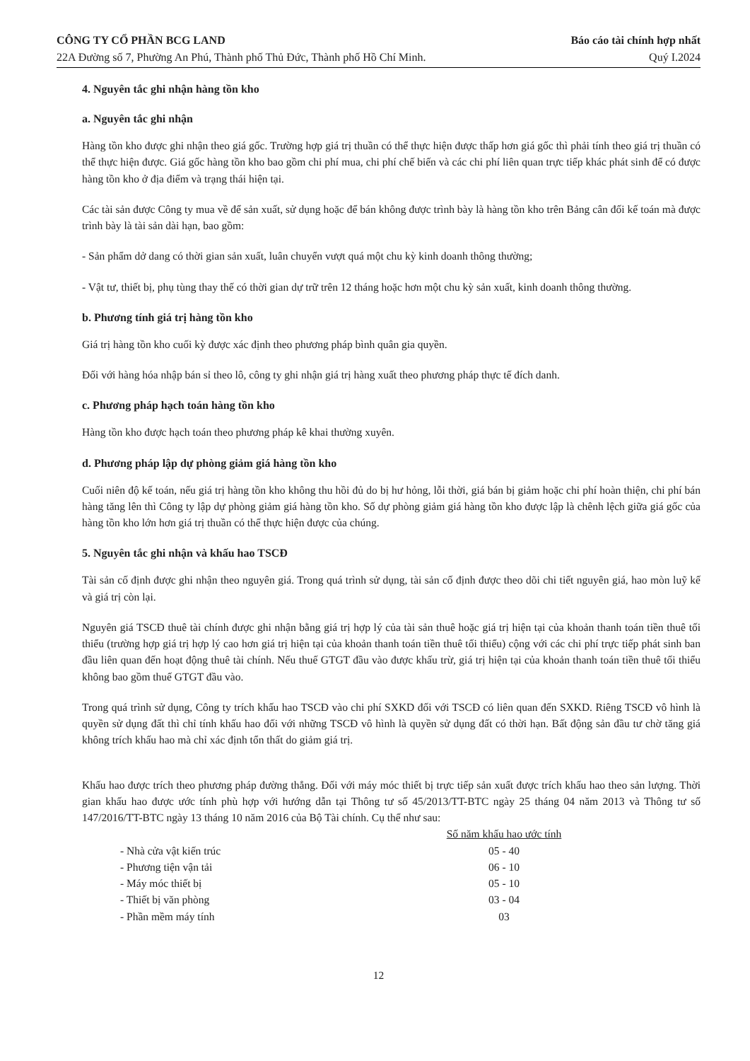CÔNG TY CỔ PHẦN BCG LAND
22A Đường số 7, Phường An Phú, Thành phố Thủ Đức, Thành phố Hồ Chí Minh.
Báo cáo tài chính hợp nhất
Quý I.2024
4. Nguyên tắc ghi nhận hàng tồn kho
a. Nguyên tắc ghi nhận
Hàng tồn kho được ghi nhận theo giá gốc. Trường hợp giá trị thuần có thể thực hiện được thấp hơn giá gốc thì phải tính theo giá trị thuần có thể thực hiện được. Giá gốc hàng tồn kho bao gồm chi phí mua, chi phí chế biến và các chi phí liên quan trực tiếp khác phát sinh để có được hàng tồn kho ở địa điểm và trạng thái hiện tại.
Các tài sản được Công ty mua về để sản xuất, sử dụng hoặc để bán không được trình bày là hàng tồn kho trên Bảng cân đối kế toán mà được trình bày là tài sản dài hạn, bao gồm:
- Sản phẩm dở dang có thời gian sản xuất, luân chuyển vượt quá một chu kỳ kinh doanh thông thường;
- Vật tư, thiết bị, phụ tùng thay thế có thời gian dự trữ trên 12 tháng hoặc hơn một chu kỳ sản xuất, kinh doanh thông thường.
b. Phương tính giá trị hàng tồn kho
Giá trị hàng tồn kho cuối kỳ được xác định theo phương pháp bình quân gia quyền.
Đối với hàng hóa nhập bán sỉ theo lô, công ty ghi nhận giá trị hàng xuất theo phương pháp thực tế đích danh.
c. Phương pháp hạch toán hàng tồn kho
Hàng tồn kho được hạch toán theo phương pháp kê khai thường xuyên.
d. Phương pháp lập dự phòng giảm giá hàng tồn kho
Cuối niên độ kế toán, nếu giá trị hàng tồn kho không thu hồi đủ do bị hư hỏng, lỗi thời, giá bán bị giảm hoặc chi phí hoàn thiện, chi phí bán hàng tăng lên thì Công ty lập dự phòng giảm giá hàng tồn kho. Số dự phòng giảm giá hàng tồn kho được lập là chênh lệch giữa giá gốc của hàng tồn kho lớn hơn giá trị thuần có thể thực hiện được của chúng.
5. Nguyên tắc ghi nhận và khấu hao TSCĐ
Tài sản cố định được ghi nhận theo nguyên giá. Trong quá trình sử dụng, tài sản cố định được theo dõi chi tiết nguyên giá, hao mòn luỹ kế và giá trị còn lại.
Nguyên giá TSCĐ thuê tài chính được ghi nhận bằng giá trị hợp lý của tài sản thuê hoặc giá trị hiện tại của khoản thanh toán tiền thuê tối thiểu (trường hợp giá trị hợp lý cao hơn giá trị hiện tại của khoản thanh toán tiền thuê tối thiểu) cộng với các chi phí trực tiếp phát sinh ban đầu liên quan đến hoạt động thuê tài chính. Nếu thuế GTGT đầu vào được khấu trừ, giá trị hiện tại của khoản thanh toán tiền thuê tối thiểu không bao gồm thuế GTGT đầu vào.
Trong quá trình sử dụng, Công ty trích khấu hao TSCĐ vào chi phí SXKD đối với TSCĐ có liên quan đến SXKD. Riêng TSCĐ vô hình là quyền sử dụng đất thì chỉ tính khấu hao đối với những TSCĐ vô hình là quyền sử dụng đất có thời hạn. Bất động sản đầu tư chờ tăng giá không trích khấu hao mà chỉ xác định tổn thất do giảm giá trị.
Khấu hao được trích theo phương pháp đường thẳng. Đối với máy móc thiết bị trực tiếp sản xuất được trích khấu hao theo sản lượng. Thời gian khấu hao được ước tính phù hợp với hướng dẫn tại Thông tư số 45/2013/TT-BTC ngày 25 tháng 04 năm 2013 và Thông tư số 147/2016/TT-BTC ngày 13 tháng 10 năm 2016 của Bộ Tài chính. Cụ thể như sau:
| | Số năm khấu hao ước tính |
| --- | --- |
| - Nhà cửa vật kiến trúc | 05 - 40 |
| - Phương tiện vận tải | 06 - 10 |
| - Máy móc thiết bị | 05 - 10 |
| - Thiết bị văn phòng | 03 - 04 |
| - Phần mềm máy tính | 03 |
12